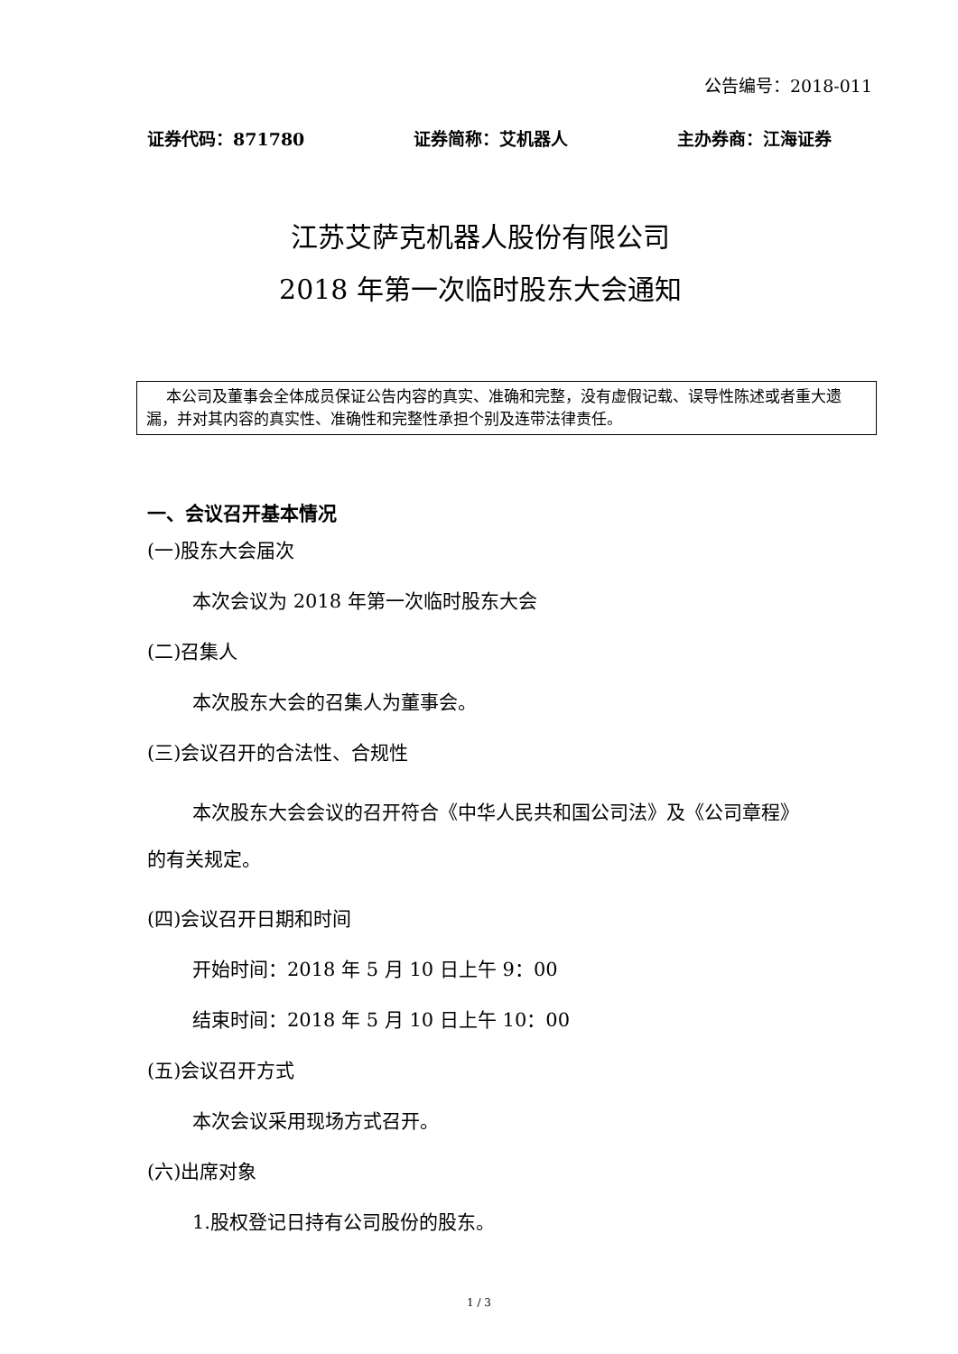公告编号：2018-011
证券代码：871780 证券简称：艾机器人 主办券商：江海证券
江苏艾萨克机器人股份有限公司
2018 年第一次临时股东大会通知
本公司及董事会全体成员保证公告内容的真实、准确和完整，没有虚假记载、误导性陈述或者重大遗漏，并对其内容的真实性、准确性和完整性承担个别及连带法律责任。
一、会议召开基本情况
(一)股东大会届次
本次会议为 2018 年第一次临时股东大会
(二)召集人
本次股东大会的召集人为董事会。
(三)会议召开的合法性、合规性
本次股东大会会议的召开符合《中华人民共和国公司法》及《公司章程》的有关规定。
(四)会议召开日期和时间
开始时间：2018 年 5 月 10 日上午 9：00
结束时间：2018 年 5 月 10 日上午 10：00
(五)会议召开方式
本次会议采用现场方式召开。
(六)出席对象
1.股权登记日持有公司股份的股东。
1 / 3